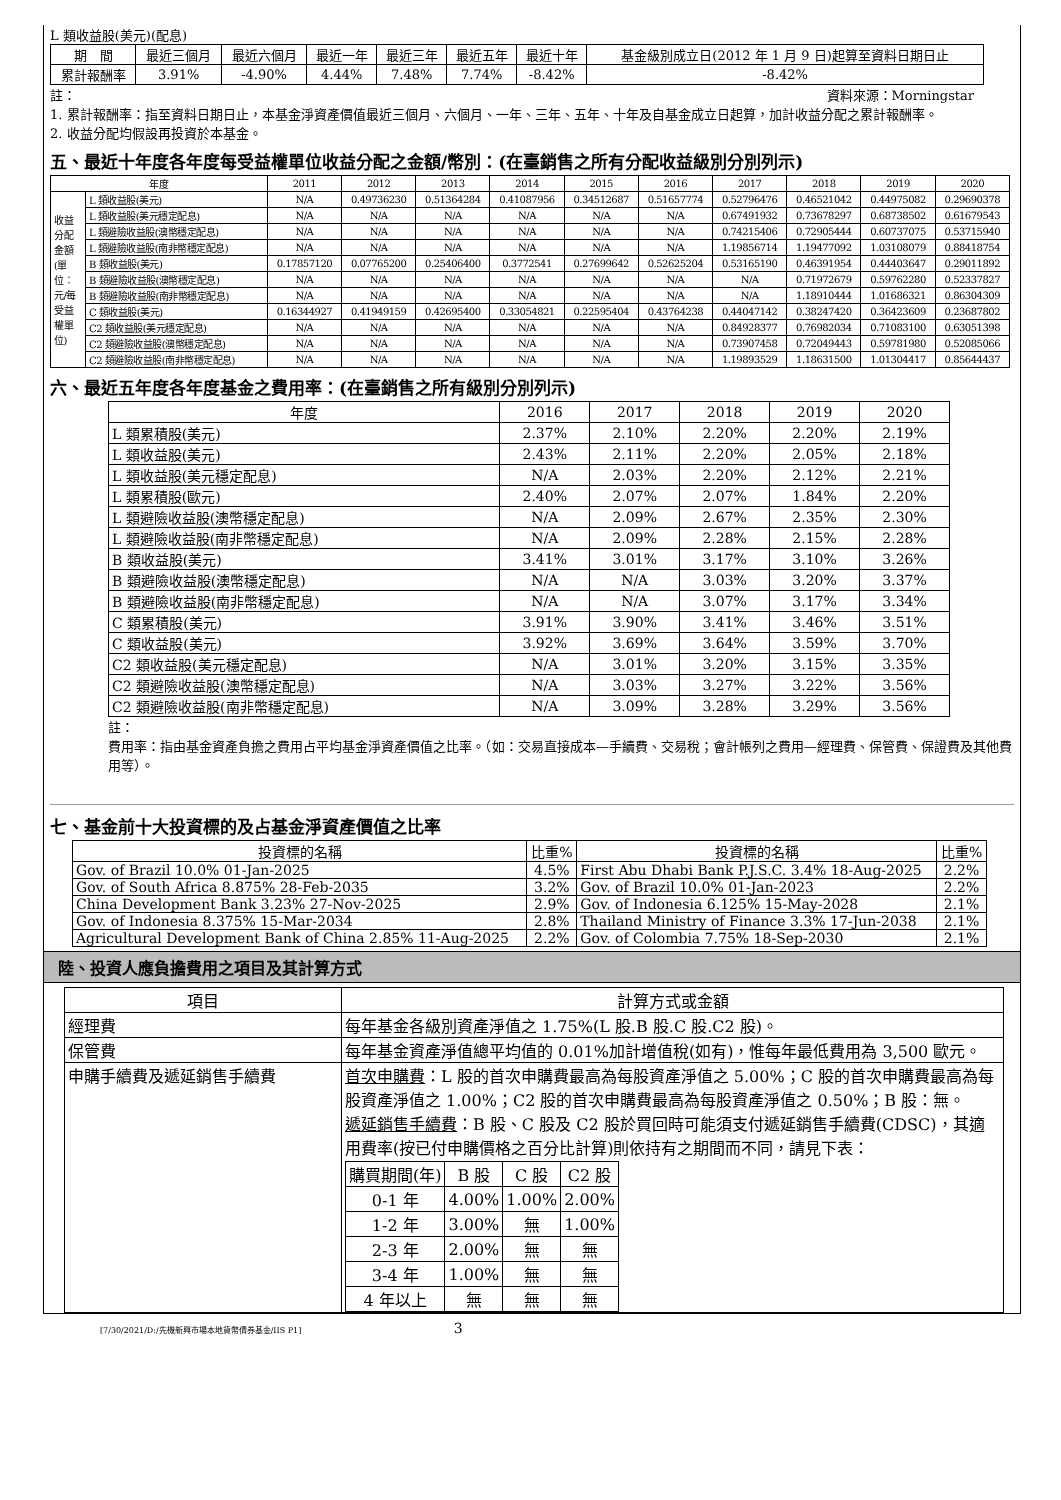L 類收益股(美元)(配息)
| 期 間 | 最近三個月 | 最近六個月 | 最近一年 | 最近三年 | 最近五年 | 最近十年 | 基金級別成立日(2012 年 1 月 9 日)起算至資料日期日止 |
| --- | --- | --- | --- | --- | --- | --- | --- |
| 累計報酬率 | 3.91% | -4.90% | 4.44% | 7.48% | 7.74% | -8.42% | -8.42% |
註： 資料來源：Morningstar
1. 累計報酬率：指至資料日期日止，本基金淨資產價值最近三個月、六個月、一年、三年、五年、十年及自基金成立日起算，加計收益分配之累計報酬率。
2. 收益分配均假設再投資於本基金。
五、最近十年度各年度每受益權單位收益分配之金額/幣別：(在臺銷售之所有分配收益級別分別列示)
| 年度 | | 2011 | 2012 | 2013 | 2014 | 2015 | 2016 | 2017 | 2018 | 2019 | 2020 |
| --- | --- | --- | --- | --- | --- | --- | --- | --- | --- | --- | --- |
| 收益分配金額(單位：元/每受益權單位) | L 類收益股(美元) | N/A | 0.49736230 | 0.51364284 | 0.41087956 | 0.34512687 | 0.51657774 | 0.52796476 | 0.46521042 | 0.44975082 | 0.29690378 |
| | L 類收益股(美元穩定配息) | N/A | N/A | N/A | N/A | N/A | N/A | 0.67491932 | 0.73678297 | 0.68738502 | 0.61679543 |
| | L 類避險收益股(澳幣穩定配息) | N/A | N/A | N/A | N/A | N/A | N/A | 0.74215406 | 0.72905444 | 0.60737075 | 0.53715940 |
| | L 類避險收益股(南非幣穩定配息) | N/A | N/A | N/A | N/A | N/A | N/A | 1.19856714 | 1.19477092 | 1.03108079 | 0.88418754 |
| | B 類收益股(美元) | 0.17857120 | 0.07765200 | 0.25406400 | 0.3772541 | 0.27699642 | 0.52625204 | 0.53165190 | 0.46391954 | 0.44403647 | 0.29011892 |
| | B 類避險收益股(澳幣穩定配息) | N/A | N/A | N/A | N/A | N/A | N/A | N/A | 0.71972679 | 0.59762280 | 0.52337827 |
| | B 類避險收益股(南非幣穩定配息) | N/A | N/A | N/A | N/A | N/A | N/A | N/A | 1.18910444 | 1.01686321 | 0.86304309 |
| | C 類收益股(美元) | 0.16344927 | 0.41949159 | 0.42695400 | 0.33054821 | 0.22595404 | 0.43764238 | 0.44047142 | 0.38247420 | 0.36423609 | 0.23687802 |
| | C2 類收益股(美元穩定配息) | N/A | N/A | N/A | N/A | N/A | N/A | 0.84928377 | 0.76982034 | 0.71083100 | 0.63051398 |
| | C2 類避險收益股(澳幣穩定配息) | N/A | N/A | N/A | N/A | N/A | N/A | 0.73907458 | 0.72049443 | 0.59781980 | 0.52085066 |
| | C2 類避險收益股(南非幣穩定配息) | N/A | N/A | N/A | N/A | N/A | N/A | 1.19893529 | 1.18631500 | 1.01304417 | 0.85644437 |
六、最近五年度各年度基金之費用率：(在臺銷售之所有級別分別列示)
| 年度 | 2016 | 2017 | 2018 | 2019 | 2020 |
| --- | --- | --- | --- | --- | --- |
| L 類累積股(美元) | 2.37% | 2.10% | 2.20% | 2.20% | 2.19% |
| L 類收益股(美元) | 2.43% | 2.11% | 2.20% | 2.05% | 2.18% |
| L 類收益股(美元穩定配息) | N/A | 2.03% | 2.20% | 2.12% | 2.21% |
| L 類累積股(歐元) | 2.40% | 2.07% | 2.07% | 1.84% | 2.20% |
| L 類避險收益股(澳幣穩定配息) | N/A | 2.09% | 2.67% | 2.35% | 2.30% |
| L 類避險收益股(南非幣穩定配息) | N/A | 2.09% | 2.28% | 2.15% | 2.28% |
| B 類收益股(美元) | 3.41% | 3.01% | 3.17% | 3.10% | 3.26% |
| B 類避險收益股(澳幣穩定配息) | N/A | N/A | 3.03% | 3.20% | 3.37% |
| B 類避險收益股(南非幣穩定配息) | N/A | N/A | 3.07% | 3.17% | 3.34% |
| C 類累積股(美元) | 3.91% | 3.90% | 3.41% | 3.46% | 3.51% |
| C 類收益股(美元) | 3.92% | 3.69% | 3.64% | 3.59% | 3.70% |
| C2 類收益股(美元穩定配息) | N/A | 3.01% | 3.20% | 3.15% | 3.35% |
| C2 類避險收益股(澳幣穩定配息) | N/A | 3.03% | 3.27% | 3.22% | 3.56% |
| C2 類避險收益股(南非幣穩定配息) | N/A | 3.09% | 3.28% | 3.29% | 3.56% |
註：
費用率：指由基金資產負擔之費用占平均基金淨資產價值之比率。（如：交易直接成本—手續費、交易稅；會計帳列之費用—經理費、保管費、保證費及其他費用等）。
七、基金前十大投資標的及占基金淨資產價值之比率
| 投資標的名稱 | 比重% | 投資標的名稱 | 比重% |
| --- | --- | --- | --- |
| Gov. of Brazil 10.0% 01-Jan-2025 | 4.5% | First Abu Dhabi Bank P.J.S.C. 3.4% 18-Aug-2025 | 2.2% |
| Gov. of South Africa 8.875% 28-Feb-2035 | 3.2% | Gov. of Brazil 10.0% 01-Jan-2023 | 2.2% |
| China Development Bank 3.23% 27-Nov-2025 | 2.9% | Gov. of Indonesia 6.125% 15-May-2028 | 2.1% |
| Gov. of Indonesia 8.375% 15-Mar-2034 | 2.8% | Thailand Ministry of Finance 3.3% 17-Jun-2038 | 2.1% |
| Agricultural Development Bank of China 2.85% 11-Aug-2025 | 2.2% | Gov. of Colombia 7.75% 18-Sep-2030 | 2.1% |
陸、投資人應負擔費用之項目及其計算方式
| 項目 | 計算方式或金額 |
| --- | --- |
| 經理費 | 每年基金各級別資產淨值之 1.75%(L 股.B 股.C 股.C2 股)。 |
| 保管費 | 每年基金資產淨值總平均值的 0.01%加計增值稅(如有)，惟每年最低費用為 3,500 歐元。 |
| 申購手續費及遞延銷售手續費 | 首次申購費 ：L 股的首次申購費最高為每股資產淨值之 5.00%；C 股的首次申購費最高為每股資產淨值之 1.00%；C2 股的首次申購費最高為每股資產淨值之 0.50%；B 股：無。 遞延銷售手續費 ：B 股、C 股及 C2 股於買回時可能須支付遞延銷售手續費(CDSC)，其適用費率(按已付申購價格之百分比計算)則依持有之期間而不同，請見下表： / 購買期間(年) / B 股 / C 股 / C2 股 / / --- / --- / --- / --- / / 0-1 年 / 4.00% / 1.00% / 2.00% / / 1-2 年 / 3.00% / 無 / 1.00% / / 2-3 年 / 2.00% / 無 / 無 / / 3-4 年 / 1.00% / 無 / 無 / / 4 年以上 / 無 / 無 / 無 / |
[7/30/2021/D:/先機新興市場本地貨幣債券基金/IIS P1] 3